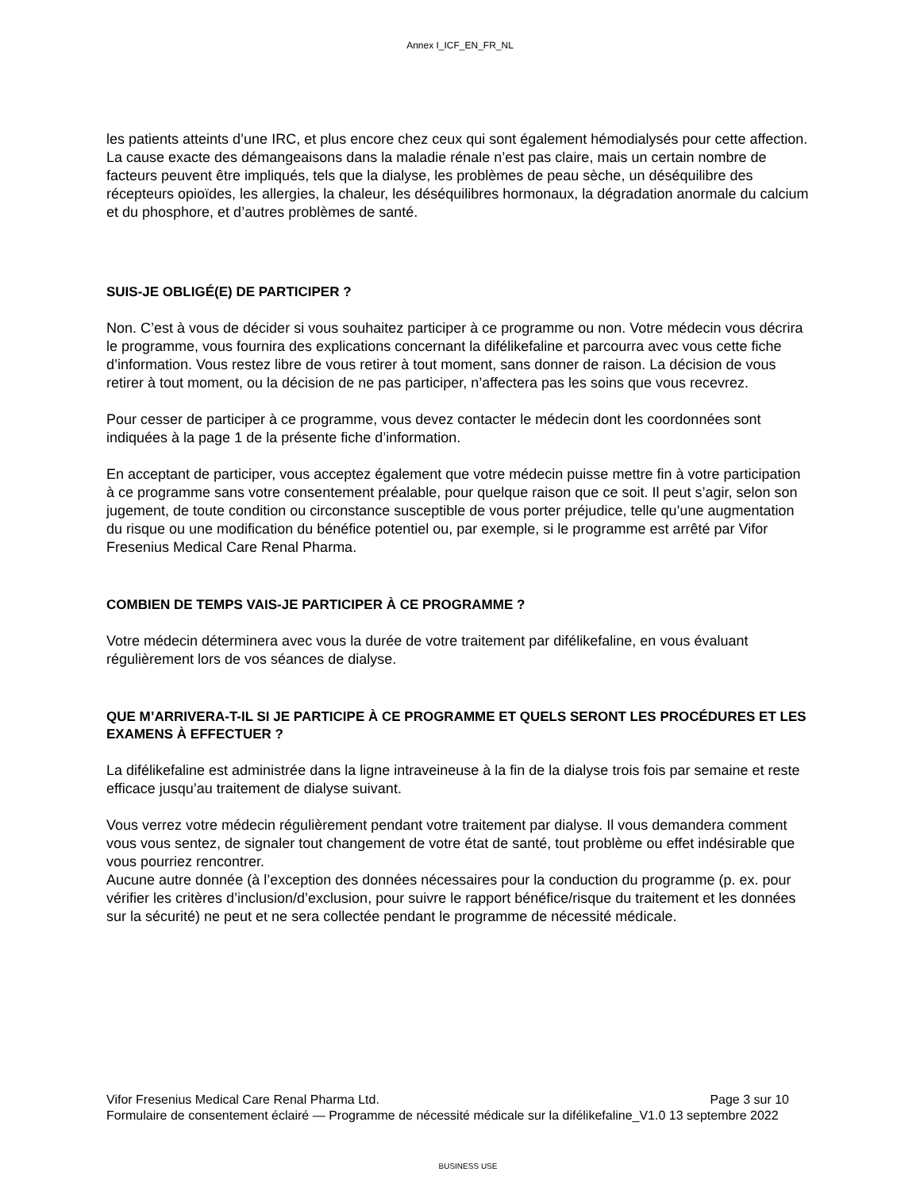Annex I_ICF_EN_FR_NL
les patients atteints d’une IRC, et plus encore chez ceux qui sont également hémodialysés pour cette affection. La cause exacte des démangeaisons dans la maladie rénale n’est pas claire, mais un certain nombre de facteurs peuvent être impliqués, tels que la dialyse, les problèmes de peau sèche, un déséquilibre des récepteurs opioïdes, les allergies, la chaleur, les déséquilibres hormonaux, la dégradation anormale du calcium et du phosphore, et d’autres problèmes de santé.
SUIS-JE OBLIGÉ(E) DE PARTICIPER ?
Non. C’est à vous de décider si vous souhaitez participer à ce programme ou non. Votre médecin vous décrira le programme, vous fournira des explications concernant la difélikefaline et parcourra avec vous cette fiche d’information. Vous restez libre de vous retirer à tout moment, sans donner de raison. La décision de vous retirer à tout moment, ou la décision de ne pas participer, n’affectera pas les soins que vous recevrez.
Pour cesser de participer à ce programme, vous devez contacter le médecin dont les coordonnées sont indiquées à la page 1 de la présente fiche d’information.
En acceptant de participer, vous acceptez également que votre médecin puisse mettre fin à votre participation à ce programme sans votre consentement préalable, pour quelque raison que ce soit. Il peut s’agir, selon son jugement, de toute condition ou circonstance susceptible de vous porter préjudice, telle qu’une augmentation du risque ou une modification du bénéfice potentiel ou, par exemple, si le programme est arrêté par Vifor Fresenius Medical Care Renal Pharma.
COMBIEN DE TEMPS VAIS-JE PARTICIPER À CE PROGRAMME ?
Votre médecin déterminera avec vous la durée de votre traitement par difélikefaline, en vous évaluant régulièrement lors de vos séances de dialyse.
QUE M’ARRIVERA-T-IL SI JE PARTICIPE À CE PROGRAMME ET QUELS SERONT LES PROCÉDURES ET LES EXAMENS À EFFECTUER ?
La difélikefaline est administrée dans la ligne intraveineuse à la fin de la dialyse trois fois par semaine et reste efficace jusqu’au traitement de dialyse suivant.
Vous verrez votre médecin régulièrement pendant votre traitement par dialyse. Il vous demandera comment vous vous sentez, de signaler tout changement de votre état de santé, tout problème ou effet indésirable que vous pourriez rencontrer.
Aucune autre donnée (à l’exception des données nécessaires pour la conduction du programme (p. ex. pour vérifier les critères d’inclusion/d’exclusion, pour suivre le rapport bénéfice/risque du traitement et les données sur la sécurité) ne peut et ne sera collectée pendant le programme de nécessité médicale.
Vifor Fresenius Medical Care Renal Pharma Ltd. Page 3 sur 10
Formulaire de consentement éclairé — Programme de nécessité médicale sur la difélikefaline_V1.0 13 septembre 2022
BUSINESS USE